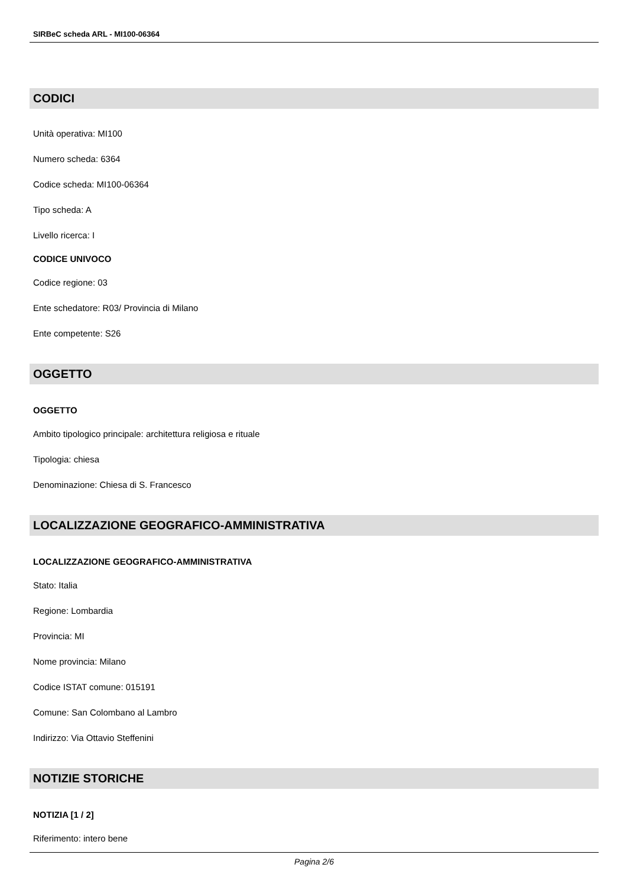SIRBeC scheda ARL - MI100-06364
CODICI
Unità operativa: MI100
Numero scheda: 6364
Codice scheda: MI100-06364
Tipo scheda: A
Livello ricerca: I
CODICE UNIVOCO
Codice regione: 03
Ente schedatore: R03/ Provincia di Milano
Ente competente: S26
OGGETTO
OGGETTO
Ambito tipologico principale: architettura religiosa e rituale
Tipologia: chiesa
Denominazione: Chiesa di S. Francesco
LOCALIZZAZIONE GEOGRAFICO-AMMINISTRATIVA
LOCALIZZAZIONE GEOGRAFICO-AMMINISTRATIVA
Stato: Italia
Regione: Lombardia
Provincia: MI
Nome provincia: Milano
Codice ISTAT comune: 015191
Comune: San Colombano al Lambro
Indirizzo: Via Ottavio Steffenini
NOTIZIE STORICHE
NOTIZIA [1 / 2]
Riferimento: intero bene
Pagina 2/6